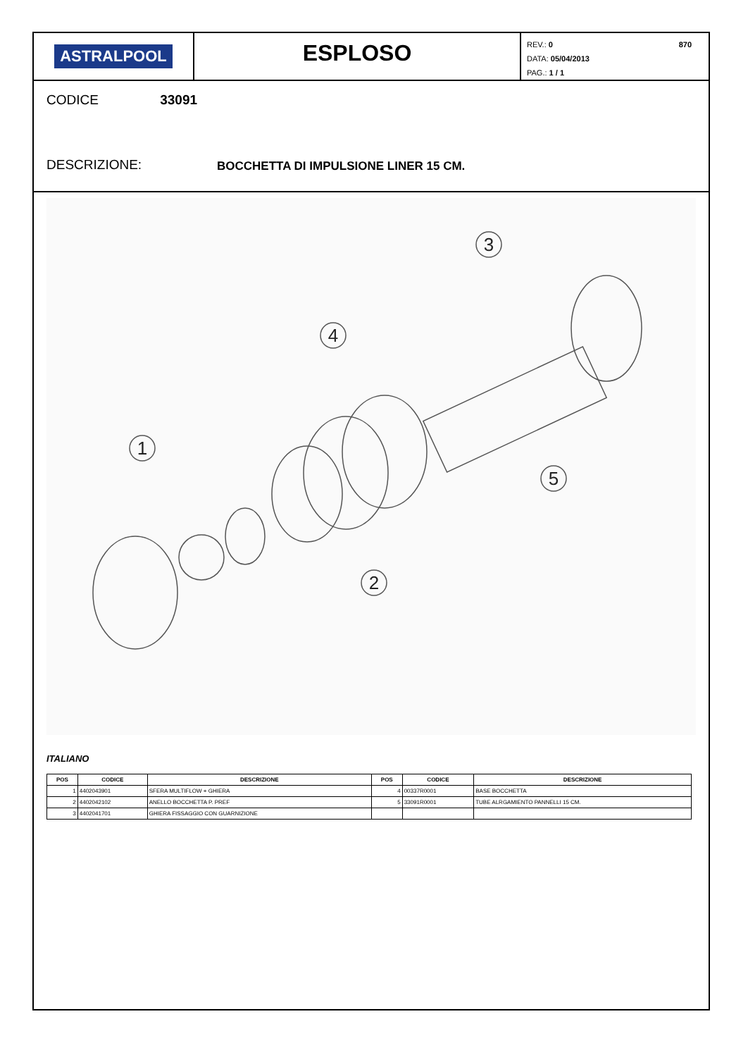ASTRALPOOL
ESPLOSO
870 REV.: 0
DATA: 05/04/2013
PAG.: 1 / 1
CODICE 33091
DESCRIZIONE: BOCCHETTA DI IMPULSIONE LINER 15 CM.
1
2
3
4
5
ITALIANO
| POS | CODICE | DESCRIZIONE | POS | CODICE | DESCRIZIONE |
| --- | --- | --- | --- | --- | --- |
| 1 | 4402043901 | SFERA MULTIFLOW + GHIERA | 4 | 00337R0001 | BASE BOCCHETTA |
| 2 | 4402042102 | ANELLO BOCCHETTA P. PREF | 5 | 33091R0001 | TUBE ALRGAMIENTO PANNELLI 15 CM. |
| 3 | 4402041701 | GHIERA FISSAGGIO CON GUARNIZIONE | | | |